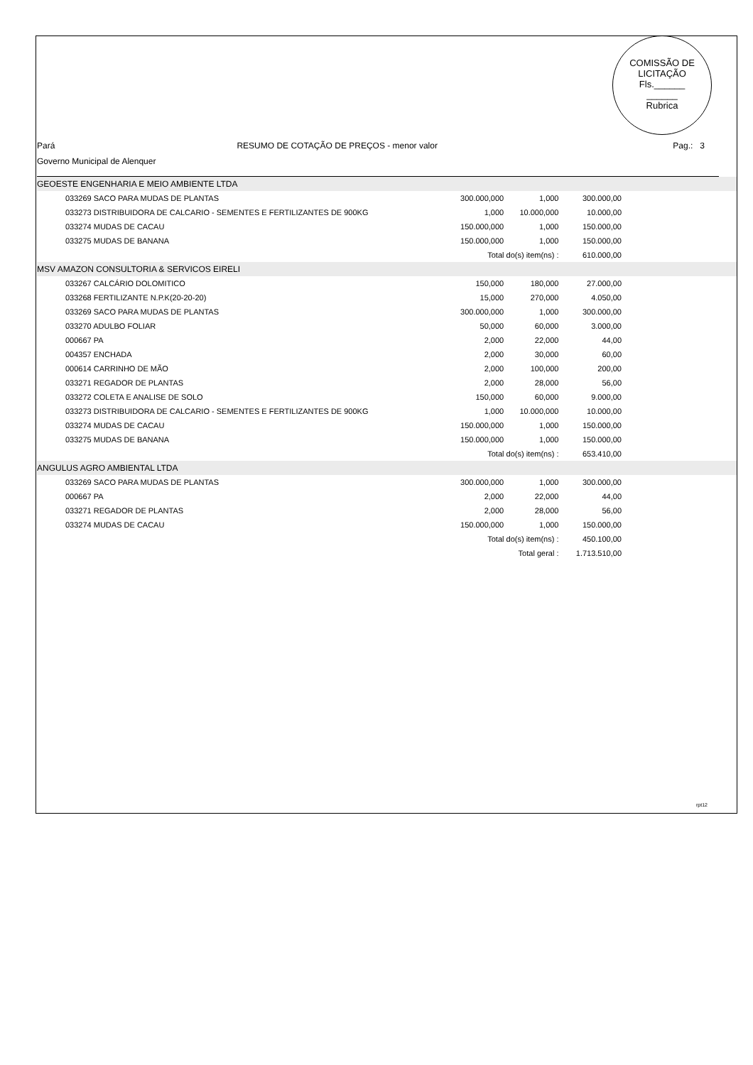COMISSÃO DE LICITAÇÃO
Fls.______
______
Rubrica
Pará RESUMO DE COTAÇÃO DE PREÇOS - menor valor
Pag.: 3
Governo Municipal de Alenquer
| GEOESTE ENGENHARIA E MEIO AMBIENTE LTDA | | | | |
| 033269 SACO PARA MUDAS DE PLANTAS | 300.000,000 | 1,000 | 300.000,00 | |
| 033273 DISTRIBUIDORA DE CALCARIO - SEMENTES E FERTILIZANTES DE 900KG | 1,000 | 10.000,000 | 10.000,00 | |
| 033274 MUDAS DE CACAU | 150.000,000 | 1,000 | 150.000,00 | |
| 033275 MUDAS DE BANANA | 150.000,000 | 1,000 | 150.000,00 | |
| | Total do(s) item(ns) : | | 610.000,00 | |
| MSV AMAZON CONSULTORIA & SERVICOS EIRELI | | | | |
| 033267 CALCÁRIO DOLOMITICO | 150,000 | 180,000 | 27.000,00 | |
| 033268 FERTILIZANTE N.P.K(20-20-20) | 15,000 | 270,000 | 4.050,00 | |
| 033269 SACO PARA MUDAS DE PLANTAS | 300.000,000 | 1,000 | 300.000,00 | |
| 033270 ADULBO FOLIAR | 50,000 | 60,000 | 3.000,00 | |
| 000667 PA | 2,000 | 22,000 | 44,00 | |
| 004357 ENCHADA | 2,000 | 30,000 | 60,00 | |
| 000614 CARRINHO DE MÃO | 2,000 | 100,000 | 200,00 | |
| 033271 REGADOR DE PLANTAS | 2,000 | 28,000 | 56,00 | |
| 033272 COLETA E ANALISE DE SOLO | 150,000 | 60,000 | 9.000,00 | |
| 033273 DISTRIBUIDORA DE CALCARIO - SEMENTES E FERTILIZANTES DE 900KG | 1,000 | 10.000,000 | 10.000,00 | |
| 033274 MUDAS DE CACAU | 150.000,000 | 1,000 | 150.000,00 | |
| 033275 MUDAS DE BANANA | 150.000,000 | 1,000 | 150.000,00 | |
| | Total do(s) item(ns) : | | 653.410,00 | |
| ANGULUS AGRO AMBIENTAL LTDA | | | | |
| 033269 SACO PARA MUDAS DE PLANTAS | 300.000,000 | 1,000 | 300.000,00 | |
| 000667 PA | 2,000 | 22,000 | 44,00 | |
| 033271 REGADOR DE PLANTAS | 2,000 | 28,000 | 56,00 | |
| 033274 MUDAS DE CACAU | 150.000,000 | 1,000 | 150.000,00 | |
| | Total do(s) item(ns) : | | 450.100,00 | |
| | Total geral : | | 1.713.510,00 | |
rpt12